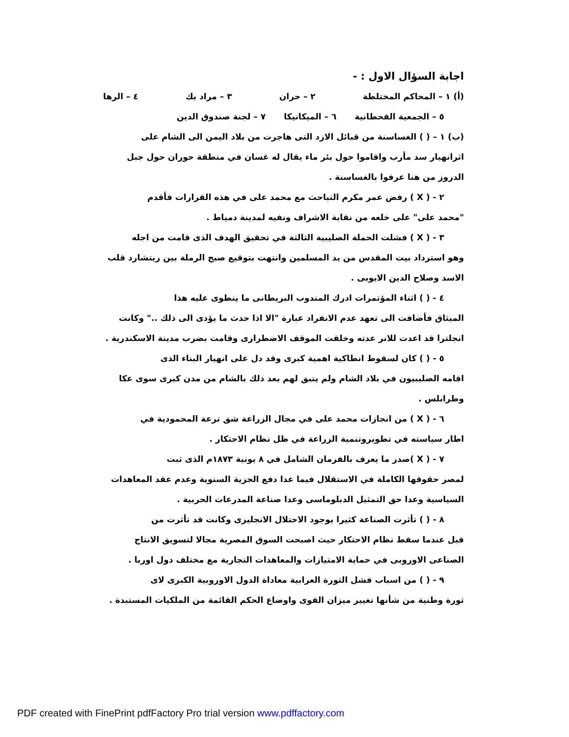اجابة السؤال الاول : -
(أ) ١ – المحاكم المختلطة ٢ – حران ٣ – مراد بك ٤ – الرها
٥ – الجمعية القحطانية ٦ – الميكانيكا ٧ – لجنة صندوق الدين
(ب) ١ – ( ) الغساسنة من قبائل الازد التى هاجرت من بلاد اليمن الى الشام على
اثرانهيار سد مأرب واقاموا حول بئر ماء يقال له غسان في منطقة حوران حول جبل
الدروز من هنا عرفوا بالغساسنة .
٢ - ( X ) رفض عمر مكرم التباحث مع محمد على في هذه القرارات فأقدم
"محمد على" على خلعه من نقابة الاشراف ونفيه لمدينة دمياط .
٣ - ( X ) فشلت الحملة الصليبية الثالثة في تحقيق الهدف الذى قامت من اجله
وهو استرداد بيت المقدس من يد المسلمين وانتهت بتوقيع صبح الرملة بين ريتشارد قلب
الاسد وصلاح الدين الايوبى .
٤ - ( ) اثناء المؤتمرات ادرك المندوب البريطانى ما ينطوى عليه هذا
الميثاق فأضافت الى تعهد عدم الانفراد عبارة "الا اذا حدث ما يؤدى الى ذلك .." وكانت
انجلترا قد اعدت للانر عدته وخلقت الموقف الاضطرارى وقامت بضرب مدينة الاسكندرية .
٥ - ( ) كان لسقوط انطاكية اهمية كبرى وقد دل على انهيار البناء الذى
اقامه الصليبيون في بلاد الشام ولم يتبق لهم بعد ذلك بالشام من مدن كبرى سوى عكا
وطرابلس .
٦ - ( X ) من انجازات محمد على في مجال الزراعة شق ترعة المحمودية في
اطار سياسته في تطويروتنمية الزراعة في ظل نظام الاحتكار .
٧ - ( X )صدر ما يعرف بالفرمان الشامل في ٨ يونية ١٨٧٣م الذى ثبت
لمصر حقوقها الكاملة في الاستقلال فيما عدا دفع الجزية السنوية وعدم عقد المعاهدات
السياسية وعدا حق التمثيل الدبلوماسى وعدا صناعة المدرعات الحربية .
٨ - ( ) تأثرت الصناعة كثيرا بوجود الاحتلال الانجليزى وكانت قد تأثرت من
قبل عندما سقط نظام الاحتكار حيث اصبحت السوق المصرية مجالا لتسويق الانتاج
الصناعى الاوروبى في حماية الامتيازات والمعاهدات التجارية مع مختلف دول اوربا .
٩ - ( ) من اسباب فشل الثورة العرابية معاداة الدول الاوروبية الكبرى لاى
ثورة وطنية من شأنها تغيير ميزان القوى واوضاع الحكم القائمة من الملكيات المستبدة .
PDF created with FinePrint pdfFactory Pro trial version www.pdffactory.com